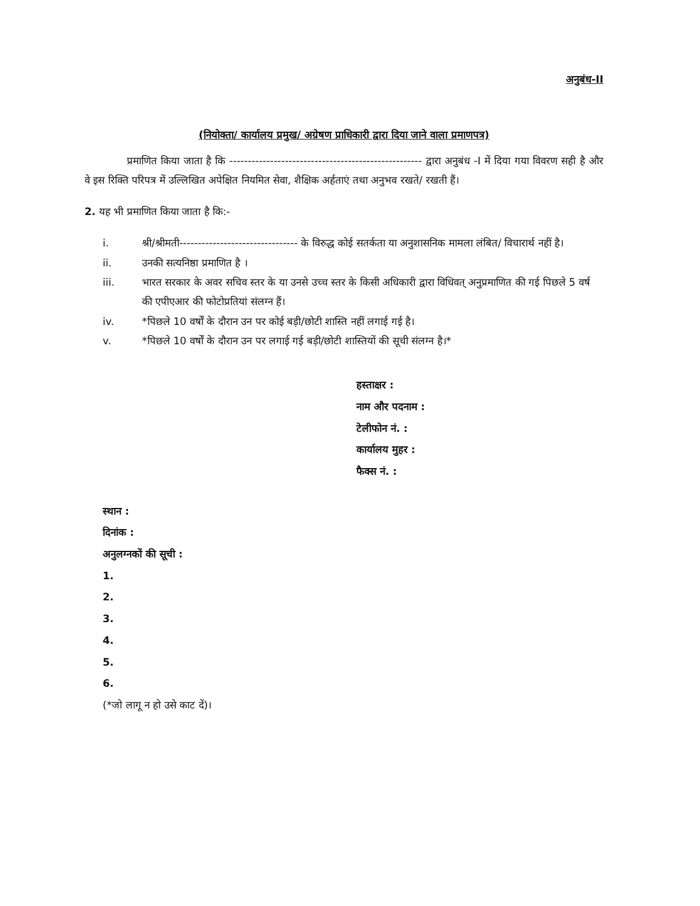अनुबंध-II
(नियोक्ता/ कार्यालय प्रमुख/ अग्रेषण प्राधिकारी द्वारा दिया जाने वाला प्रमाणपत्र)
प्रमाणित किया जाता है कि ---------------------------------------------------- द्वारा अनुबंध -I में दिया गया विवरण सही है और वे इस रिक्ति परिपत्र में उल्लिखित अपेक्षित नियमित सेवा, शैक्षिक अर्हताएं तथा अनुभव रखते/ रखती हैं।
2. यह भी प्रमाणित किया जाता है कि:-
i. श्री/श्रीमती-------------------------------- के विरुद्ध कोई सतर्कता या अनुशासनिक मामला लंबित/ विचारार्थ नहीं है।
ii. उनकी सत्यनिष्ठा प्रमाणित है ।
iii. भारत सरकार के अवर सचिव स्तर के या उनसे उच्च स्तर के किसी अधिकारी द्वारा विधिवत् अनुप्रमाणित की गई पिछले 5 वर्ष की एपीएआर की फोटोप्रतियां संलग्न हैं।
iv. *पिछले 10 वर्षों के दौरान उन पर कोई बड़ी/छोटी शास्ति नहीं लगाई गई है।
v. *पिछले 10 वर्षों के दौरान उन पर लगाई गई बड़ी/छोटी शास्तियों की सूची संलग्न है।*
हस्ताक्षर :
नाम और पदनाम :
टेलीफोन नं. :
कार्यालय मुहर :
फैक्स नं. :
स्थान :
दिनांक :
अनुलग्नकों की सूची :
1.
2.
3.
4.
5.
6.
(*जो लागू न हो उसे काट दें)।